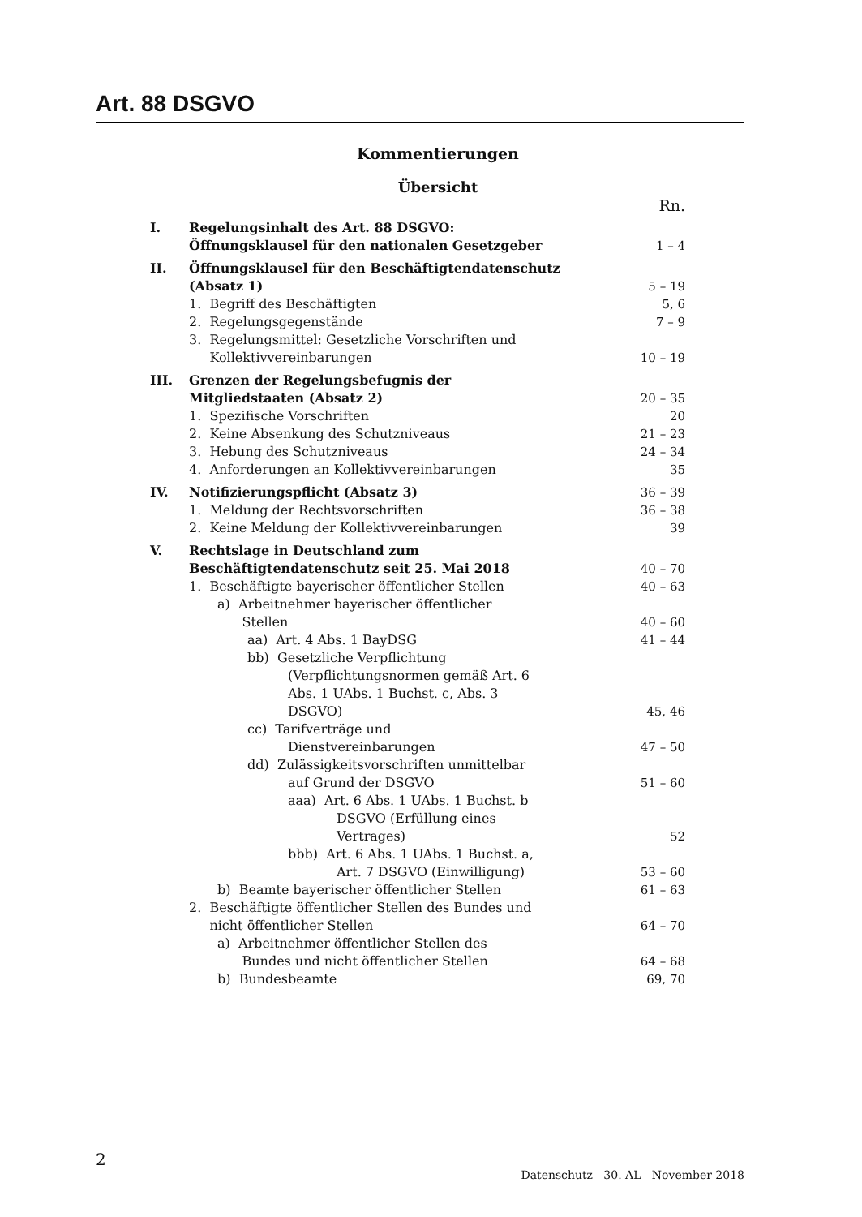Art. 88 DSGVO
Kommentierungen
Übersicht
| | | Rn. |
| I. | Regelungsinhalt des Art. 88 DSGVO: Öffnungsklausel für den nationalen Gesetzgeber | 1 – 4 |
| II. | Öffnungsklausel für den Beschäftigtendatenschutz (Absatz 1) | 5 – 19 |
| | 1. Begriff des Beschäftigten | 5, 6 |
| | 2. Regelungsgegenstände | 7 – 9 |
| | 3. Regelungsmittel: Gesetzliche Vorschriften und Kollektivvereinbarungen | 10 – 19 |
| III. | Grenzen der Regelungsbefugnis der Mitgliedstaaten (Absatz 2) | 20 – 35 |
| | 1. Spezifische Vorschriften | 20 |
| | 2. Keine Absenkung des Schutzniveaus | 21 – 23 |
| | 3. Hebung des Schutzniveaus | 24 – 34 |
| | 4. Anforderungen an Kollektivvereinbarungen | 35 |
| IV. | Notifizierungspflicht (Absatz 3) | 36 – 39 |
| | 1. Meldung der Rechtsvorschriften | 36 – 38 |
| | 2. Keine Meldung der Kollektivvereinbarungen | 39 |
| V. | Rechtslage in Deutschland zum Beschäftigtendatenschutz seit 25. Mai 2018 | 40 – 70 |
| | 1. Beschäftigte bayerischer öffentlicher Stellen | 40 – 63 |
| | a) Arbeitnehmer bayerischer öffentlicher Stellen | 40 – 60 |
| | aa) Art. 4 Abs. 1 BayDSG | 41 – 44 |
| | bb) Gesetzliche Verpflichtung (Verpflichtungsnormen gemäß Art. 6 Abs. 1 UAbs. 1 Buchst. c, Abs. 3 DSGVO) | 45, 46 |
| | cc) Tarifverträge und Dienstvereinbarungen | 47 – 50 |
| | dd) Zulässigkeitsvorschriften unmittelbar auf Grund der DSGVO | 51 – 60 |
| | aaa) Art. 6 Abs. 1 UAbs. 1 Buchst. b DSGVO (Erfüllung eines Vertrages) | 52 |
| | bbb) Art. 6 Abs. 1 UAbs. 1 Buchst. a, Art. 7 DSGVO (Einwilligung) | 53 – 60 |
| | b) Beamte bayerischer öffentlicher Stellen | 61 – 63 |
| | 2. Beschäftigte öffentlicher Stellen des Bundes und nicht öffentlicher Stellen | 64 – 70 |
| | a) Arbeitnehmer öffentlicher Stellen des Bundes und nicht öffentlicher Stellen | 64 – 68 |
| | b) Bundesbeamte | 69, 70 |
2
Datenschutz 30. AL November 2018